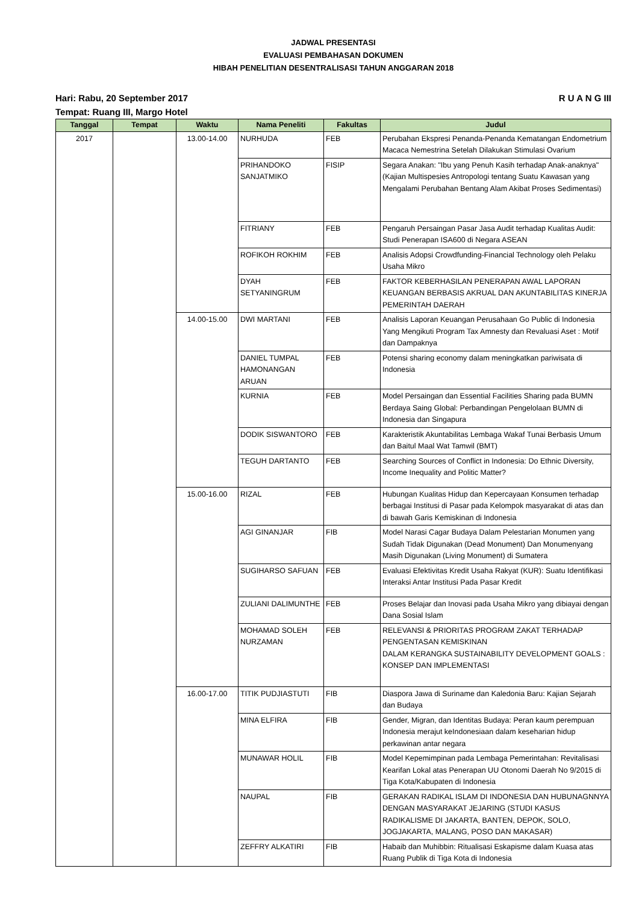JADWAL PRESENTASI
EVALUASI PEMBAHASAN DOKUMEN
HIBAH PENELITIAN DESENTRALISASI TAHUN ANGGARAN 2018
Hari: Rabu, 20 September 2017 R U A N G III
Tempat: Ruang III, Margo Hotel
| Tanggal | Tempat | Waktu | Nama Peneliti | Fakultas | Judul |
| --- | --- | --- | --- | --- | --- |
| 2017 | | 13.00-14.00 | NURHUDA | FEB | Perubahan Ekspresi Penanda-Penanda Kematangan Endometrium Macaca Nemestrina Setelah Dilakukan Stimulasi Ovarium |
| | | | PRIHANDOKO SANJATMIKO | FISIP | Segara Anakan: "Ibu yang Penuh Kasih terhadap Anak-anaknya" (Kajian Multispesies Antropologi tentang Suatu Kawasan yang Mengalami Perubahan Bentang Alam Akibat Proses Sedimentasi) |
| | | | FITRIANY | FEB | Pengaruh Persaingan Pasar Jasa Audit terhadap Kualitas Audit: Studi Penerapan ISA600 di Negara ASEAN |
| | | | ROFIKOH ROKHIM | FEB | Analisis Adopsi Crowdfunding-Financial Technology oleh Pelaku Usaha Mikro |
| | | | DYAH SETYANINGRUM | FEB | FAKTOR KEBERHASILAN PENERAPAN AWAL LAPORAN KEUANGAN BERBASIS AKRUAL DAN AKUNTABILITAS KINERJA PEMERINTAH DAERAH |
| | | 14.00-15.00 | DWI MARTANI | FEB | Analisis Laporan Keuangan Perusahaan Go Public di Indonesia Yang Mengikuti Program Tax Amnesty dan Revaluasi Aset : Motif dan Dampaknya |
| | | | DANIEL TUMPAL HAMONANGAN ARUAN | FEB | Potensi sharing economy dalam meningkatkan pariwisata di Indonesia |
| | | | KURNIA | FEB | Model Persaingan dan Essential Facilities Sharing pada BUMN Berdaya Saing Global: Perbandingan Pengelolaan BUMN di Indonesia dan Singapura |
| | | | DODIK SISWANTORO | FEB | Karakteristik Akuntabilitas Lembaga Wakaf Tunai Berbasis Umum dan Baitul Maal Wat Tamwil (BMT) |
| | | | TEGUH DARTANTO | FEB | Searching Sources of Conflict in Indonesia: Do Ethnic Diversity, Income Inequality and Politic Matter? |
| | | 15.00-16.00 | RIZAL | FEB | Hubungan Kualitas Hidup dan Kepercayaan Konsumen terhadap berbagai Institusi di Pasar pada Kelompok masyarakat di atas dan di bawah Garis Kemiskinan di Indonesia |
| | | | AGI GINANJAR | FIB | Model Narasi Cagar Budaya Dalam Pelestarian Monumen yang Sudah Tidak Digunakan (Dead Monument) Dan Monumenyang Masih Digunakan (Living Monument) di Sumatera |
| | | | SUGIHARSO SAFUAN | FEB | Evaluasi Efektivitas Kredit Usaha Rakyat (KUR): Suatu Identifikasi Interaksi Antar Institusi Pada Pasar Kredit |
| | | | ZULIANI DALIMUNTHE | FEB | Proses Belajar dan Inovasi pada Usaha Mikro yang dibiayai dengan Dana Sosial Islam |
| | | | MOHAMAD SOLEH NURZAMAN | FEB | RELEVANSI & PRIORITAS PROGRAM ZAKAT TERHADAP PENGENTASAN KEMISKINAN DALAM KERANGKA SUSTAINABILITY DEVELOPMENT GOALS : KONSEP DAN IMPLEMENTASI |
| | | 16.00-17.00 | TITIK PUDJIASTUTI | FIB | Diaspora Jawa di Suriname dan Kaledonia Baru: Kajian Sejarah dan Budaya |
| | | | MINA ELFIRA | FIB | Gender, Migran, dan Identitas Budaya: Peran kaum perempuan Indonesia merajut keIndonesiaan dalam keseharian hidup perkawinan antar negara |
| | | | MUNAWAR HOLIL | FIB | Model Kepemimpinan pada Lembaga Pemerintahan: Revitalisasi Kearifan Lokal atas Penerapan UU Otonomi Daerah No 9/2015 di Tiga Kota/Kabupaten di Indonesia |
| | | | NAUPAL | FIB | GERAKAN RADIKAL ISLAM DI INDONESIA DAN HUBUNAGNNYA DENGAN MASYARAKAT JEJARING (STUDI KASUS RADIKALISME DI JAKARTA, BANTEN, DEPOK, SOLO, JOGJAKARTA, MALANG, POSO DAN MAKASAR) |
| | | | ZEFFRY ALKATIRI | FIB | Habaib dan Muhibbin: Ritualisasi Eskapisme dalam Kuasa atas Ruang Publik di Tiga Kota di Indonesia |